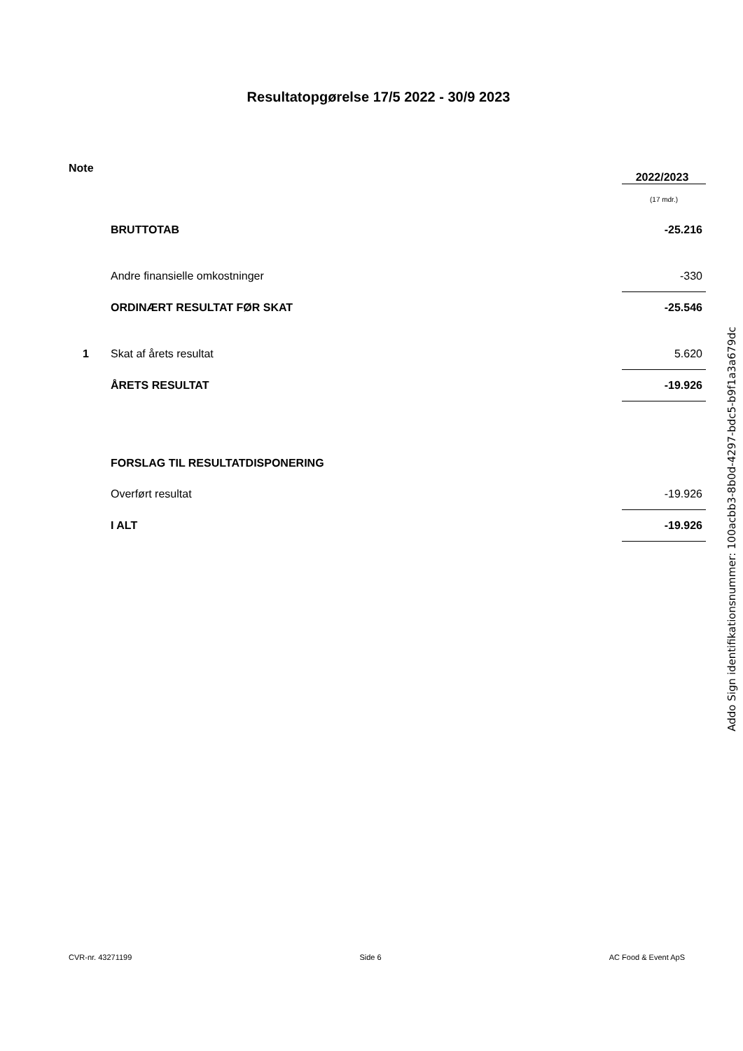Resultatopgørelse 17/5 2022 - 30/9 2023
| Note | | 2022/2023 |
| --- | --- | --- |
| | | (17 mdr.) |
| | BRUTTOTAB | -25.216 |
| | Andre finansielle omkostninger | -330 |
| | ORDINÆRT RESULTAT FØR SKAT | -25.546 |
| 1 | Skat af årets resultat | 5.620 |
| | ÅRETS RESULTAT | -19.926 |
| | FORSLAG TIL RESULTATDISPONERING | |
| | Overført resultat | -19.926 |
| | I ALT | -19.926 |
Addo Sign identifikationsnummer: 100acbb3-8b0d-4297-bdc5-b9f1a3a679dc
CVR-nr. 43271199 Side 6 AC Food & Event ApS